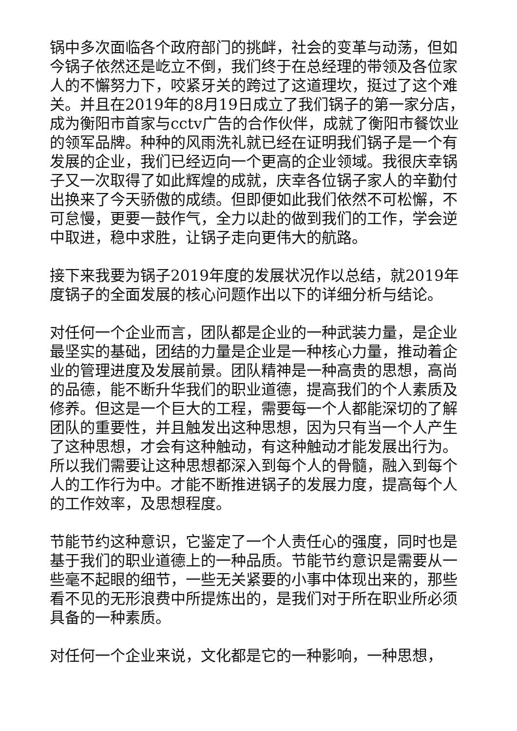锅中多次面临各个政府部门的挑衅，社会的变革与动荡，但如今锅子依然还是屹立不倒，我们终于在总经理的带领及各位家人的不懈努力下，咬紧牙关的跨过了这道理坎，挺过了这个难关。并且在2019年的8月19日成立了我们锅子的第一家分店，成为衡阳市首家与cctv广告的合作伙伴，成就了衡阳市餐饮业的领军品牌。种种的风雨洗礼就已经在证明我们锅子是一个有发展的企业，我们已经迈向一个更高的企业领域。我很庆幸锅子又一次取得了如此辉煌的成就，庆幸各位锅子家人的辛勤付出换来了今天骄傲的成绩。但即便如此我们依然不可松懈，不可怠慢，更要一鼓作气，全力以赴的做到我们的工作，学会逆中取进，稳中求胜，让锅子走向更伟大的航路。
接下来我要为锅子2019年度的发展状况作以总结，就2019年度锅子的全面发展的核心问题作出以下的详细分析与结论。
对任何一个企业而言，团队都是企业的一种武装力量，是企业最坚实的基础，团结的力量是企业是一种核心力量，推动着企业的管理进度及发展前景。团队精神是一种高贵的思想，高尚的品德，能不断升华我们的职业道德，提高我们的个人素质及修养。但这是一个巨大的工程，需要每一个人都能深切的了解团队的重要性，并且触发出这种思想，因为只有当一个人产生了这种思想，才会有这种触动，有这种触动才能发展出行为。所以我们需要让这种思想都深入到每个人的骨髓，融入到每个人的工作行为中。才能不断推进锅子的发展力度，提高每个人的工作效率，及思想程度。
节能节约这种意识，它鉴定了一个人责任心的强度，同时也是基于我们的职业道德上的一种品质。节能节约意识是需要从一些毫不起眼的细节，一些无关紧要的小事中体现出来的，那些看不见的无形浪费中所提炼出的，是我们对于所在职业所必须具备的一种素质。
对任何一个企业来说，文化都是它的一种影响，一种思想，